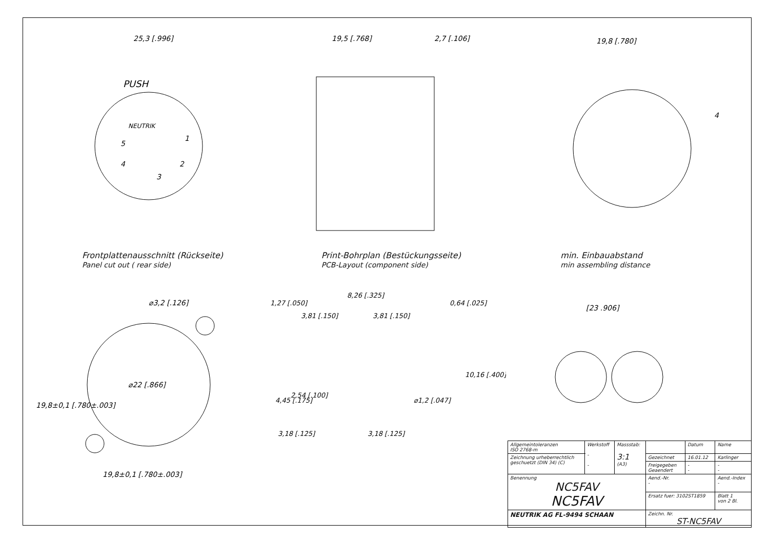25,3 [.996]
PUSH
NEUTRIK
5
1
4
2
3
19,5 [.768]
2,7 [.106]
19,8 [.780]
4
Frontplattenausschnitt (Rückseite)
Panel cut out ( rear side)
Print-Bohrplan (Bestückungsseite)
PCB-Layout (component side)
min. Einbauabstand
min assembling distance
⌀3,2 [.126]
⌀22 [.866]
19,8±0,1 [.780±.003]
19,8±0,1 [.780±.003]
8,26 [.325]
3,81 [.150]
3,81 [.150]
1,27 [.050]
0,64 [.025]
4,45 [.175]
2,54 [.100]
⌀1,2 [.047]
10,16 [.400]
3,18 [.125]
3,18 [.125]
[23 .906]
| Allgemeintoleranzen ISO 2768-m | Werkstoff - - | Massstab: 3:1 (A3) | | Datum | Name |
| Zeichnung urheberrechtlich geschuetzt (DIN 34) (C) | | | Gezeichnet | 16.01.12 | Karlinger |
| | | | Freigegeben Geaendert | - - | - - |
| Benennung NC5FAV NC5FAV | | | Aend.-Nr. - | | Aend.-Index - |
| | | | Ersatz fuer: 3102ST1859 | | Blatt 1 von 2 Bl. |
| NEUTRIK AG FL-9494 SCHAAN | | | Zeichn. Nr. ST-NC5FAV | | |